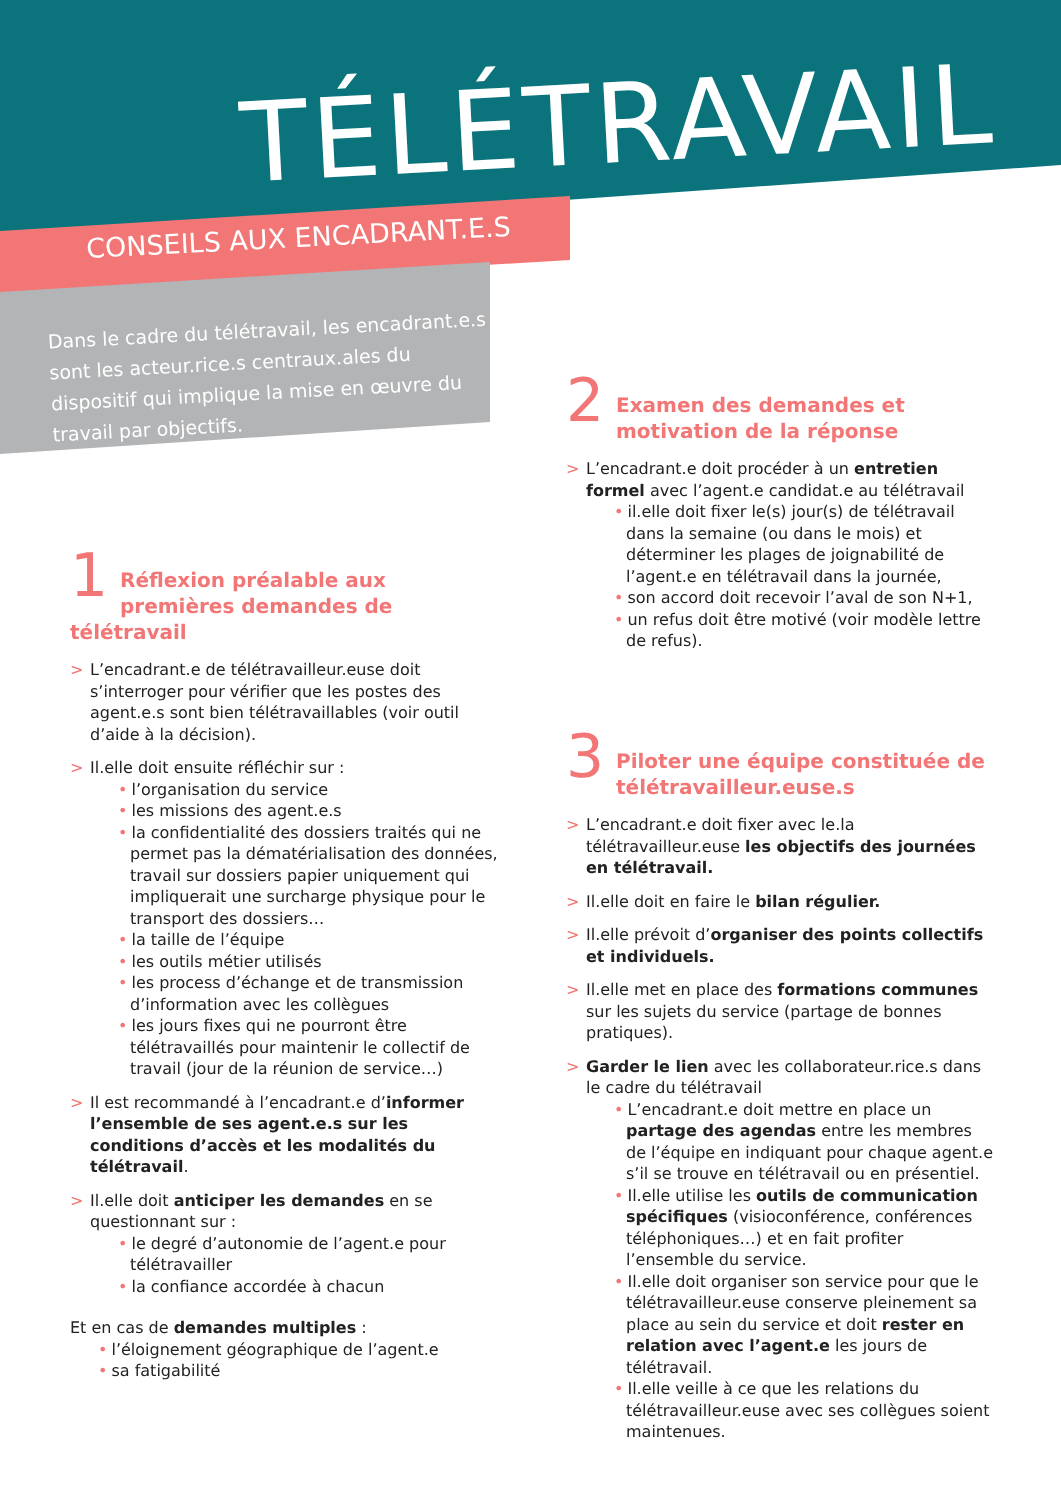TÉLÉTRAVAIL
CONSEILS AUX ENCADRANT.E.S
Dans le cadre du télétravail, les encadrant.e.s sont les acteur.rice.s centraux.ales du dispositif qui implique la mise en œuvre du travail par objectifs.
1
Réflexion préalable aux premières demandes de télétravail
> L’encadrant.e de télétravailleur.euse doit s’interroger pour vérifier que les postes des agent.e.s sont bien télétravaillables (voir outil d’aide à la décision).
> Il.elle doit ensuite réfléchir sur :
• l’organisation du service
• les missions des agent.e.s
• la confidentialité des dossiers traités qui ne permet pas la dématérialisation des données, travail sur dossiers papier uniquement qui impliquerait une surcharge physique pour le transport des dossiers…
• la taille de l’équipe
• les outils métier utilisés
• les process d’échange et de transmission d’information avec les collègues
• les jours fixes qui ne pourront être télétravaillés pour maintenir le collectif de travail (jour de la réunion de service…)
> Il est recommandé à l’encadrant.e d’informer l’ensemble de ses agent.e.s sur les conditions d’accès et les modalités du télétravail.
> Il.elle doit anticiper les demandes en se questionnant sur :
• le degré d’autonomie de l’agent.e pour télétravailler
• la confiance accordée à chacun
Et en cas de demandes multiples :
• l’éloignement géographique de l’agent.e
• sa fatigabilité
2
Examen des demandes et motivation de la réponse
> L’encadrant.e doit procéder à un entretien formel avec l’agent.e candidat.e au télétravail
• il.elle doit fixer le(s) jour(s) de télétravail dans la semaine (ou dans le mois) et déterminer les plages de joignabilité de l’agent.e en télétravail dans la journée,
• son accord doit recevoir l’aval de son N+1,
• un refus doit être motivé (voir modèle lettre de refus).
3
Piloter une équipe constituée de télétravailleur.euse.s
> L’encadrant.e doit fixer avec le.la télétravailleur.euse les objectifs des journées en télétravail.
> Il.elle doit en faire le bilan régulier.
> Il.elle prévoit d’organiser des points collectifs et individuels.
> Il.elle met en place des formations communes sur les sujets du service (partage de bonnes pratiques).
> Garder le lien avec les collaborateur.rice.s dans le cadre du télétravail
• L’encadrant.e doit mettre en place un partage des agendas entre les membres de l’équipe en indiquant pour chaque agent.e s’il se trouve en télétravail ou en présentiel.
• Il.elle utilise les outils de communication spécifiques (visioconférence, conférences téléphoniques…) et en fait profiter l’ensemble du service.
• Il.elle doit organiser son service pour que le télétravailleur.euse conserve pleinement sa place au sein du service et doit rester en relation avec l’agent.e les jours de télétravail.
• Il.elle veille à ce que les relations du télétravailleur.euse avec ses collègues soient maintenues.